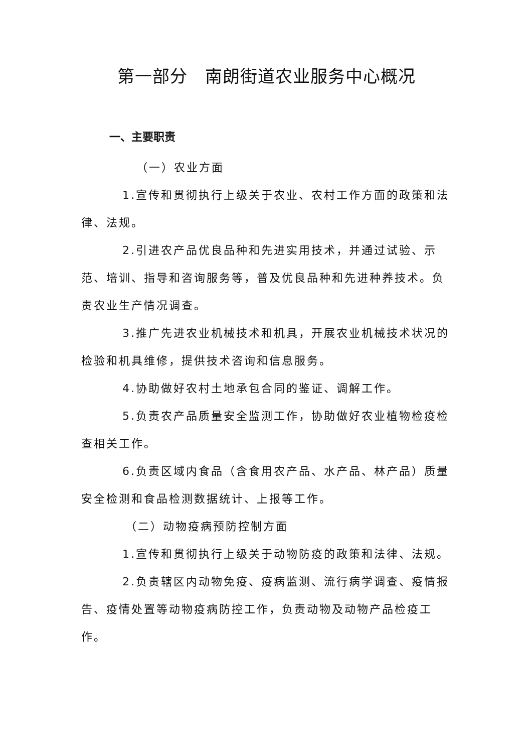第一部分　南朗街道农业服务中心概况
一、主要职责
（一）农业方面
1.宣传和贯彻执行上级关于农业、农村工作方面的政策和法律、法规。
2.引进农产品优良品种和先进实用技术，并通过试验、示范、培训、指导和咨询服务等，普及优良品种和先进种养技术。负责农业生产情况调查。
3.推广先进农业机械技术和机具，开展农业机械技术状况的检验和机具维修，提供技术咨询和信息服务。
4.协助做好农村土地承包合同的鉴证、调解工作。
5.负责农产品质量安全监测工作，协助做好农业植物检疫检查相关工作。
6.负责区域内食品（含食用农产品、水产品、林产品）质量安全检测和食品检测数据统计、上报等工作。
（二）动物疫病预防控制方面
1.宣传和贯彻执行上级关于动物防疫的政策和法律、法规。
2.负责辖区内动物免疫、疫病监测、流行病学调查、疫情报告、疫情处置等动物疫病防控工作，负责动物及动物产品检疫工作。